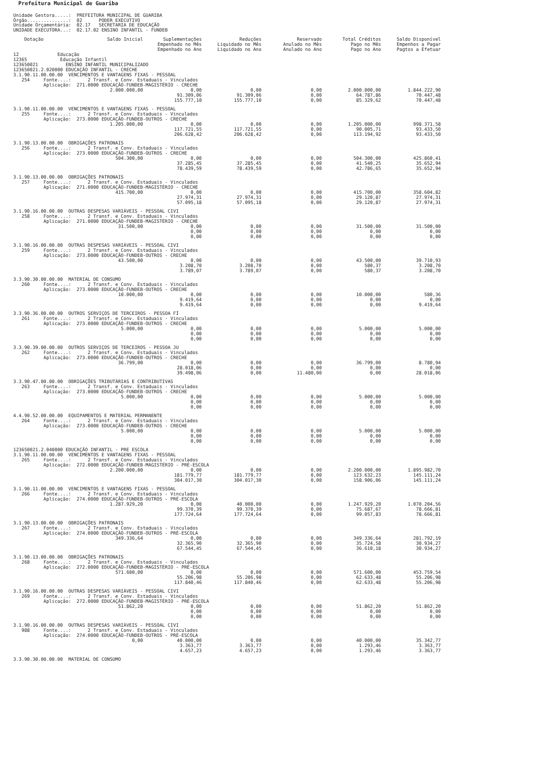Prefeitura Municipal de Guariba
Unidade Gestora.....: PREFEITURA MUNICIPAL DE GUARIBA Órgão...............: 02 PODER EXECUTIVO Unidade Orçamentária: 02.17 SECRETARIA DE EDUCAÇÃO UNIDADE EXECUTORA...: 02.17.02 ENSINO INFANTIL - FUNDEB
| Dotação | Saldo Inicial | Suplementações Empenhado no Mês Empenhado no Ano | Reduções Liquidado no Mês Liquidado no Ano | Reservado Anulado no Mês Anulado no Ano | Total Créditos Pago no Mês Pago no Ano | Saldo Disponível Empenhos a Pagar Pagtos a Efetuar |
| --- | --- | --- | --- | --- | --- | --- |
| 12 Educação 12365 Educação Infantil 123650021 ENSINO INFANTIL MUNICIPALIZADO 123650021.2.020000 EDUCAÇÃO INFANTIL - CRECHE | | | | | | |
| 3.1.90.11.00.00.00 VENCIMENTOS E VANTAGENS FIXAS - PESSOAL 254 Fonte....: 2 Transf. e Conv. Estaduais - Vinculados Aplicação: 271.0000 EDUCAÇÃO-FUNDEB-MAGISTÉRIO - CRECHE | | | | | | |
| | 2.000.000,00 | 0,00 | 0,00 | 0,00 | 2.000.000,00 | 1.844.222,90 |
| | | 91.309,06 | 91.309,06 | 0,00 | 64.787,86 | 70.447,48 |
| | | 155.777,10 | 155.777,10 | 0,00 | 85.329,62 | 70.447,48 |
| 3.1.90.11.00.00.00 VENCIMENTOS E VANTAGENS FIXAS - PESSOAL 255 Fonte....: 2 Transf. e Conv. Estaduais - Vinculados Aplicação: 273.0000 EDUCAÇÃO-FUNDEB-OUTROS - CRECHE | | | | | | |
| | 1.205.000,00 | 0,00 | 0,00 | 0,00 | 1.205.000,00 | 998.371,58 |
| | | 117.721,55 | 117.721,55 | 0,00 | 90.005,71 | 93.433,50 |
| | | 206.628,42 | 206.628,42 | 0,00 | 113.194,92 | 93.433,50 |
| 3.1.90.13.00.00.00 OBRIGAÇÕES PATRONAIS 256 Fonte....: 2 Transf. e Conv. Estaduais - Vinculados Aplicação: 273.0000 EDUCAÇÃO-FUNDEB-OUTROS - CRECHE | | | | | | |
| | 504.300,00 | 0,00 | 0,00 | 0,00 | 504.300,00 | 425.860,41 |
| | | 37.285,45 | 37.285,45 | 0,00 | 41.540,25 | 35.652,94 |
| | | 78.439,59 | 78.439,59 | 0,00 | 42.786,65 | 35.652,94 |
| 3.1.90.13.00.00.00 OBRIGAÇÕES PATRONAIS 257 Fonte....: 2 Transf. e Conv. Estaduais - Vinculados Aplicação: 271.0000 EDUCAÇÃO-FUNDEB-MAGISTÉRIO - CRECHE | | | | | | |
| | 415.700,00 | 0,00 | 0,00 | 0,00 | 415.700,00 | 358.604,82 |
| | | 27.974,31 | 27.974,31 | 0,00 | 29.120,87 | 27.974,31 |
| | | 57.095,18 | 57.095,18 | 0,00 | 29.120,87 | 27.974,31 |
| 3.1.90.16.00.00.00 OUTRAS DESPESAS VARIÁVEIS - PESSOAL CIVI 258 Fonte....: 2 Transf. e Conv. Estaduais - Vinculados Aplicação: 271.0000 EDUCAÇÃO-FUNDEB-MAGISTÉRIO - CRECHE | | | | | | |
| | 31.500,00 | 0,00 | 0,00 | 0,00 | 31.500,00 | 31.500,00 |
| | | 0,00 | 0,00 | 0,00 | 0,00 | 0,00 |
| | | 0,00 | 0,00 | 0,00 | 0,00 | 0,00 |
| 3.1.90.16.00.00.00 OUTRAS DESPESAS VARIÁVEIS - PESSOAL CIVI 259 Fonte....: 2 Transf. e Conv. Estaduais - Vinculados Aplicação: 273.0000 EDUCAÇÃO-FUNDEB-OUTROS - CRECHE | | | | | | |
| | 43.500,00 | 0,00 | 0,00 | 0,00 | 43.500,00 | 39.710,93 |
| | | 3.208,70 | 3.208,70 | 0,00 | 580,37 | 3.208,70 |
| | | 3.789,07 | 3.789,07 | 0,00 | 580,37 | 3.208,70 |
| 3.3.90.30.00.00.00 MATERIAL DE CONSUMO 260 Fonte....: 2 Transf. e Conv. Estaduais - Vinculados Aplicação: 273.0000 EDUCAÇÃO-FUNDEB-OUTROS - CRECHE | | | | | | |
| | 10.000,00 | 0,00 | 0,00 | 0,00 | 10.000,00 | 580,36 |
| | | 9.419,64 | 0,00 | 0,00 | 0,00 | 0,00 |
| | | 9.419,64 | 0,00 | 0,00 | 0,00 | 9.419,64 |
| 3.3.90.36.00.00.00 OUTROS SERVIÇOS DE TERCEIROS - PESSOA FÍ 261 Fonte....: 2 Transf. e Conv. Estaduais - Vinculados Aplicação: 273.0000 EDUCAÇÃO-FUNDEB-OUTROS - CRECHE | | | | | | |
| | 5.000,00 | 0,00 | 0,00 | 0,00 | 5.000,00 | 5.000,00 |
| | | 0,00 | 0,00 | 0,00 | 0,00 | 0,00 |
| | | 0,00 | 0,00 | 0,00 | 0,00 | 0,00 |
| 3.3.90.39.00.00.00 OUTROS SERVIÇOS DE TERCEIROS - PESSOA JU 262 Fonte....: 2 Transf. e Conv. Estaduais - Vinculados Aplicação: 273.0000 EDUCAÇÃO-FUNDEB-OUTROS - CRECHE | | | | | | |
| | 36.799,00 | 0,00 | 0,00 | 0,00 | 36.799,00 | 8.780,94 |
| | | 28.018,06 | 0,00 | 0,00 | 0,00 | 0,00 |
| | | 39.498,06 | 0,00 | 11.480,00 | 0,00 | 28.018,06 |
| 3.3.90.47.00.00.00 OBRIGAÇÕES TRIBUTÁRIAS E CONTRIBUTIVAS 263 Fonte....: 2 Transf. e Conv. Estaduais - Vinculados Aplicação: 273.0000 EDUCAÇÃO-FUNDEB-OUTROS - CRECHE | | | | | | |
| | 5.000,00 | 0,00 | 0,00 | 0,00 | 5.000,00 | 5.000,00 |
| | | 0,00 | 0,00 | 0,00 | 0,00 | 0,00 |
| | | 0,00 | 0,00 | 0,00 | 0,00 | 0,00 |
| 4.4.90.52.00.00.00 EQUIPAMENTOS E MATERIAL PERMANENTE 264 Fonte....: 2 Transf. e Conv. Estaduais - Vinculados Aplicação: 273.0000 EDUCAÇÃO-FUNDEB-OUTROS - CRECHE | | | | | | |
| | 5.000,00 | 0,00 | 0,00 | 0,00 | 5.000,00 | 5.000,00 |
| | | 0,00 | 0,00 | 0,00 | 0,00 | 0,00 |
| | | 0,00 | 0,00 | 0,00 | 0,00 | 0,00 |
| 123650021.2.040000 EDUCAÇÃO INFANTIL - PRE ESCOLA 3.1.90.11.00.00.00 VENCIMENTOS E VANTAGENS FIXAS - PESSOAL 265 Fonte....: 2 Transf. e Conv. Estaduais - Vinculados Aplicação: 272.0000 EDUCAÇÃO-FUNDEB-MAGISTÉRIO - PRÉ-ESCOLA | | | | | | |
| | 2.200.000,00 | 0,00 | 0,00 | 0,00 | 2.200.000,00 | 1.895.982,70 |
| | | 181.779,77 | 181.779,77 | 0,00 | 123.632,23 | 145.111,24 |
| | | 304.017,30 | 304.017,30 | 0,00 | 158.906,06 | 145.111,24 |
| 3.1.90.11.00.00.00 VENCIMENTOS E VANTAGENS FIXAS - PESSOAL 266 Fonte....: 2 Transf. e Conv. Estaduais - Vinculados Aplicação: 274.0000 EDUCAÇÃO-FUNDEB-OUTROS - PRÉ-ESCOLA | | | | | | |
| | 1.287.929,20 | 0,00 | 40.000,00 | 0,00 | 1.247.929,20 | 1.070.204,56 |
| | | 99.370,39 | 99.370,39 | 0,00 | 75.687,67 | 78.666,81 |
| | | 177.724,64 | 177.724,64 | 0,00 | 99.057,83 | 78.666,81 |
| 3.1.90.13.00.00.00 OBRIGAÇÕES PATRONAIS 267 Fonte....: 2 Transf. e Conv. Estaduais - Vinculados Aplicação: 274.0000 EDUCAÇÃO-FUNDEB-OUTROS - PRÉ-ESCOLA | | | | | | |
| | 349.336,64 | 0,00 | 0,00 | 0,00 | 349.336,64 | 281.792,19 |
| | | 32.365,90 | 32.365,90 | 0,00 | 35.724,58 | 30.934,27 |
| | | 67.544,45 | 67.544,45 | 0,00 | 36.610,18 | 30.934,27 |
| 3.1.90.13.00.00.00 OBRIGAÇÕES PATRONAIS 268 Fonte....: 2 Transf. e Conv. Estaduais - Vinculados Aplicação: 272.0000 EDUCAÇÃO-FUNDEB-MAGISTÉRIO - PRÉ-ESCOLA | | | | | | |
| | 571.600,00 | 0,00 | 0,00 | 0,00 | 571.600,00 | 453.759,54 |
| | | 55.206,98 | 55.206,98 | 0,00 | 62.633,48 | 55.206,98 |
| | | 117.840,46 | 117.840,46 | 0,00 | 62.633,48 | 55.206,98 |
| 3.1.90.16.00.00.00 OUTRAS DESPESAS VARIÁVEIS - PESSOAL CIVI 269 Fonte....: 2 Transf. e Conv. Estaduais - Vinculados Aplicação: 272.0000 EDUCAÇÃO-FUNDEB-MAGISTÉRIO - PRÉ-ESCOLA | | | | | | |
| | 51.862,20 | 0,00 | 0,00 | 0,00 | 51.862,20 | 51.862,20 |
| | | 0,00 | 0,00 | 0,00 | 0,00 | 0,00 |
| | | 0,00 | 0,00 | 0,00 | 0,00 | 0,00 |
| 3.1.90.16.00.00.00 OUTRAS DESPESAS VARIÁVEIS - PESSOAL CIVI 988 Fonte....: 2 Transf. e Conv. Estaduais - Vinculados Aplicação: 274.0000 EDUCAÇÃO-FUNDEB-OUTROS - PRÉ-ESCOLA | | | | | | |
| | 0,00 | 40.000,00 | 0,00 | 0,00 | 40.000,00 | 35.342,77 |
| | | 3.363,77 | 3.363,77 | 0,00 | 1.293,46 | 3.363,77 |
| | | 4.657,23 | 4.657,23 | 0,00 | 1.293,46 | 3.363,77 |
| 3.3.90.30.00.00.00 MATERIAL DE CONSUMO | | | | | | |